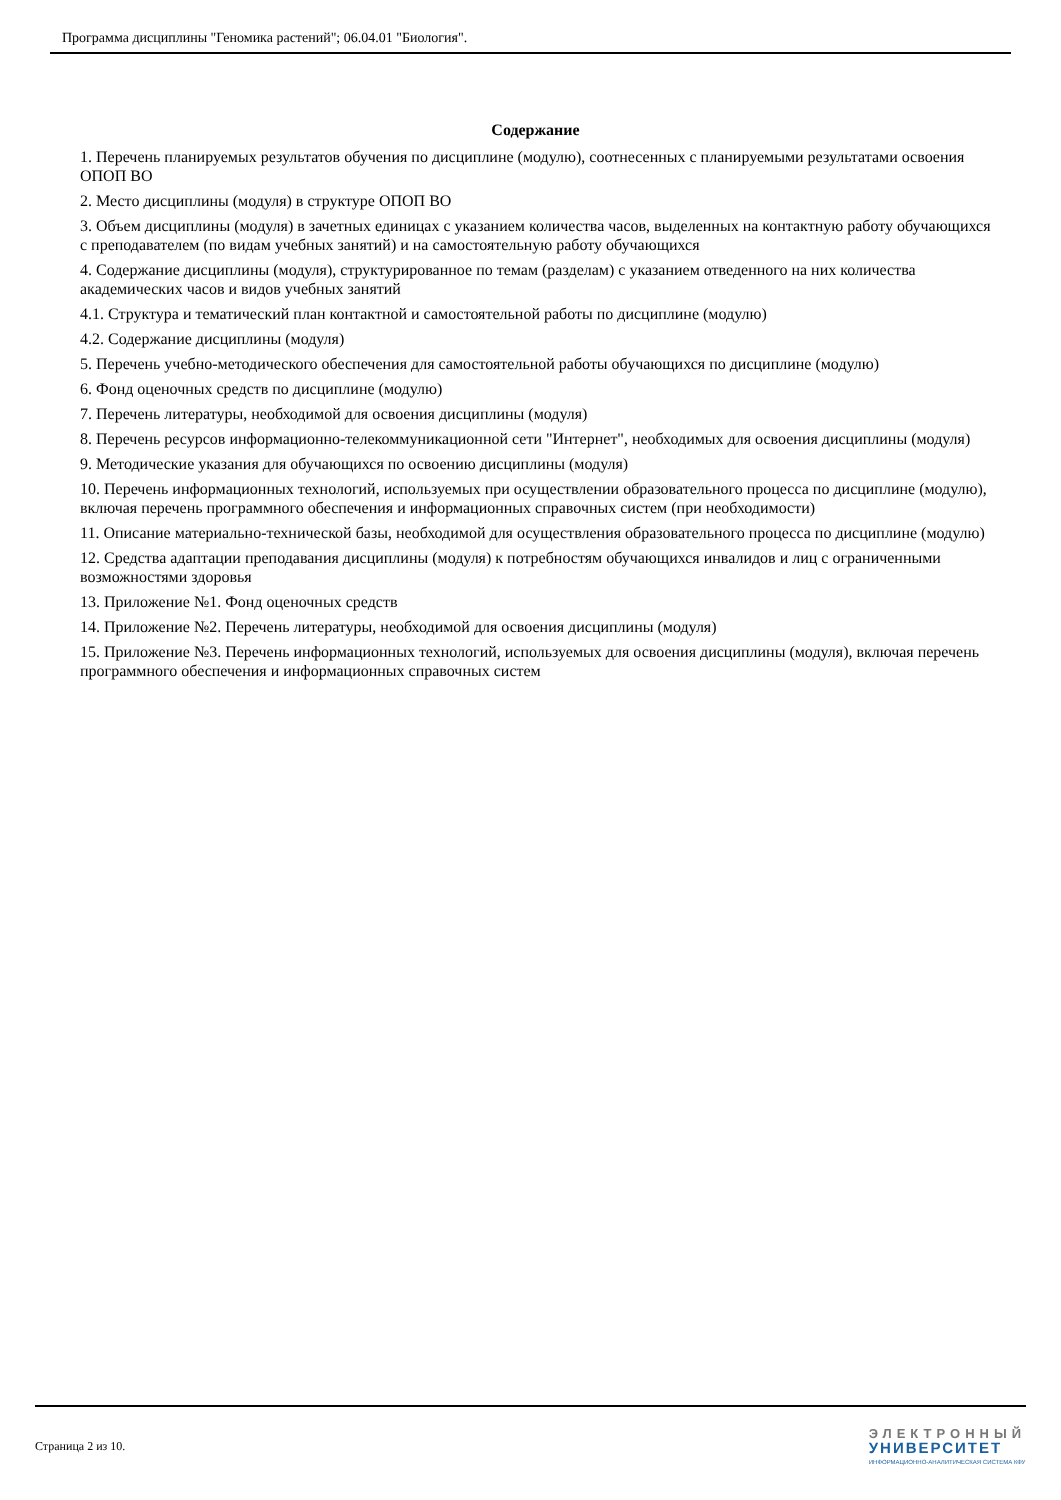Программа дисциплины "Геномика растений"; 06.04.01 "Биология".
Содержание
1. Перечень планируемых результатов обучения по дисциплине (модулю), соотнесенных с планируемыми результатами освоения ОПОП ВО
2. Место дисциплины (модуля) в структуре ОПОП ВО
3. Объем дисциплины (модуля) в зачетных единицах с указанием количества часов, выделенных на контактную работу обучающихся с преподавателем (по видам учебных занятий) и на самостоятельную работу обучающихся
4. Содержание дисциплины (модуля), структурированное по темам (разделам) с указанием отведенного на них количества академических часов и видов учебных занятий
4.1. Структура и тематический план контактной и самостоятельной работы по дисциплине (модулю)
4.2. Содержание дисциплины (модуля)
5. Перечень учебно-методического обеспечения для самостоятельной работы обучающихся по дисциплине (модулю)
6. Фонд оценочных средств по дисциплине (модулю)
7. Перечень литературы, необходимой для освоения дисциплины (модуля)
8. Перечень ресурсов информационно-телекоммуникационной сети "Интернет", необходимых для освоения дисциплины (модуля)
9. Методические указания для обучающихся по освоению дисциплины (модуля)
10. Перечень информационных технологий, используемых при осуществлении образовательного процесса по дисциплине (модулю), включая перечень программного обеспечения и информационных справочных систем (при необходимости)
11. Описание материально-технической базы, необходимой для осуществления образовательного процесса по дисциплине (модулю)
12. Средства адаптации преподавания дисциплины (модуля) к потребностям обучающихся инвалидов и лиц с ограниченными возможностями здоровья
13. Приложение №1. Фонд оценочных средств
14. Приложение №2. Перечень литературы, необходимой для освоения дисциплины (модуля)
15. Приложение №3. Перечень информационных технологий, используемых для освоения дисциплины (модуля), включая перечень программного обеспечения и информационных справочных систем
Страница 2 из 10.
ЭЛЕКТРОННЫЙ
УНИВЕРСИТЕТ
ИНФОРМАЦИОННО-АНАЛИТИЧЕСКАЯ СИСТЕМА КФУ